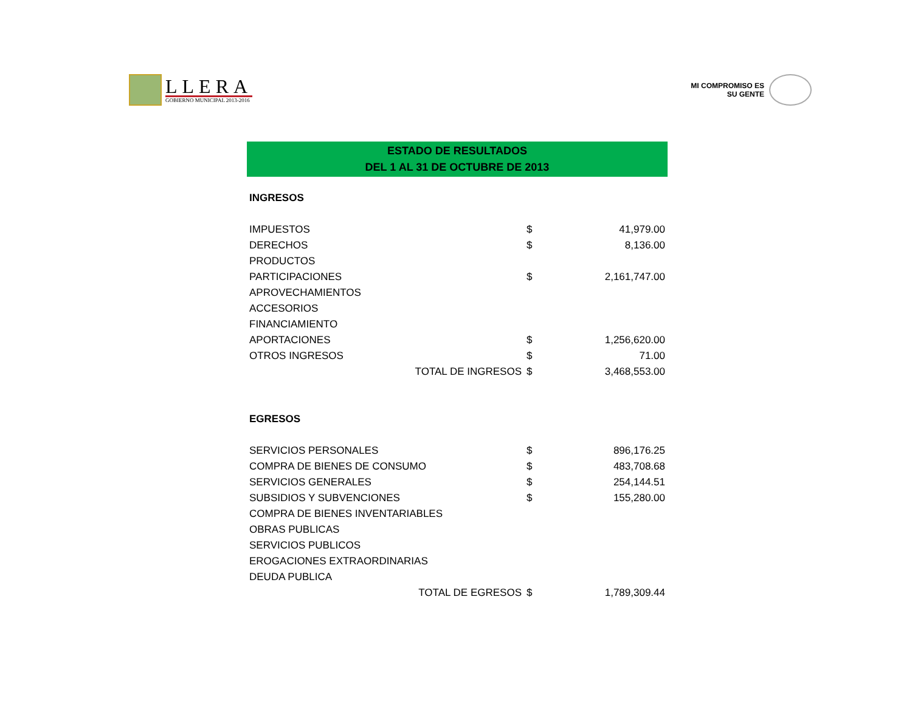LLERA
GOBIERNO MUNICIPAL 2013-2016
MI COMPROMISO ES
SU GENTE
ESTADO DE RESULTADOS
DEL 1 AL 31 DE OCTUBRE DE 2013
| INGRESOS | | |
| IMPUESTOS | $ | 41,979.00 |
| DERECHOS | $ | 8,136.00 |
| PRODUCTOS | | |
| PARTICIPACIONES | $ | 2,161,747.00 |
| APROVECHAMIENTOS | | |
| ACCESORIOS | | |
| FINANCIAMIENTO | | |
| APORTACIONES | $ | 1,256,620.00 |
| OTROS INGRESOS | $ | 71.00 |
| TOTAL DE INGRESOS | $ | 3,468,553.00 |
| EGRESOS | | |
| SERVICIOS PERSONALES | $ | 896,176.25 |
| COMPRA DE BIENES DE CONSUMO | $ | 483,708.68 |
| SERVICIOS GENERALES | $ | 254,144.51 |
| SUBSIDIOS Y SUBVENCIONES | $ | 155,280.00 |
| COMPRA DE BIENES INVENTARIABLES | | |
| OBRAS PUBLICAS | | |
| SERVICIOS PUBLICOS | | |
| EROGACIONES EXTRAORDINARIAS | | |
| DEUDA PUBLICA | | |
| TOTAL DE EGRESOS | $ | 1,789,309.44 |